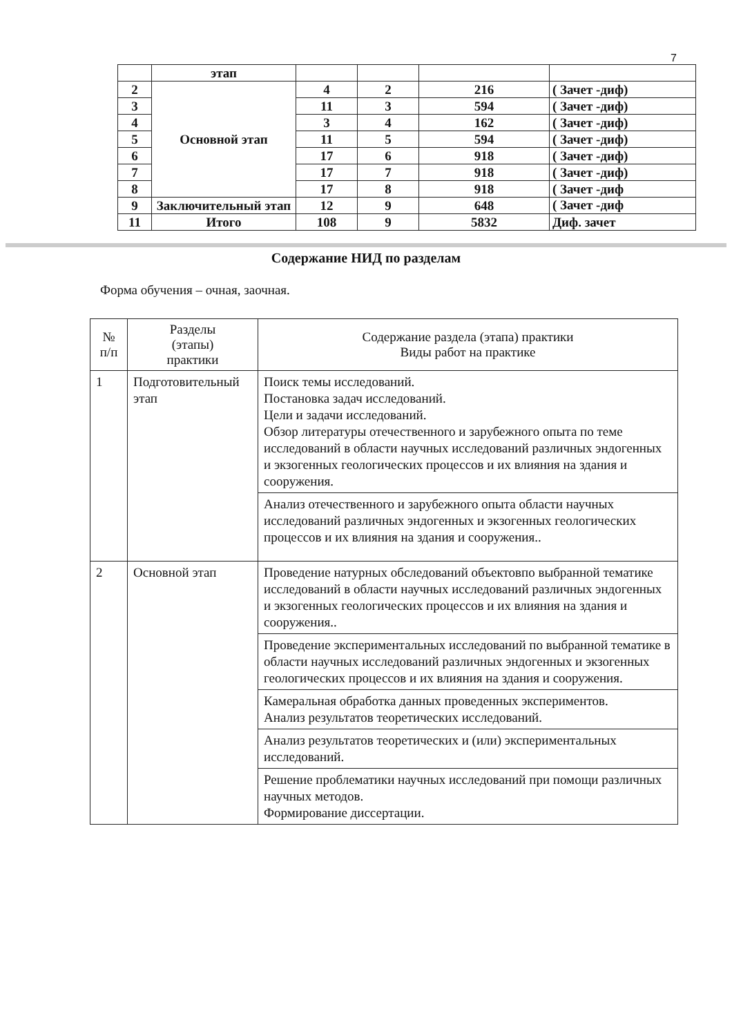7
| | этап | | | | |
| 2 | Основной этап | 4 | 2 | 216 | ( Зачет -диф) |
| 3 | | 11 | 3 | 594 | ( Зачет -диф) |
| 4 | | 3 | 4 | 162 | ( Зачет -диф) |
| 5 | | 11 | 5 | 594 | ( Зачет -диф) |
| 6 | | 17 | 6 | 918 | ( Зачет -диф) |
| 7 | | 17 | 7 | 918 | ( Зачет -диф) |
| 8 | | 17 | 8 | 918 | ( Зачет -диф |
| 9 | Заключительный этап | 12 | 9 | 648 | ( Зачет -диф |
| 11 | Итого | 108 | 9 | 5832 | Диф. зачет |
Содержание НИД по разделам
Форма обучения – очная, заочная.
| № п/п | Разделы (этапы) практики | Содержание раздела (этапа) практики Виды работ на практике |
| --- | --- | --- |
| 1 | Подготовительный этап | Поиск темы исследований. Постановка задач исследований. Цели и задачи исследований. Обзор литературы отечественного и зарубежного опыта по теме исследований в области научных исследований различных эндогенных и экзогенных геологических процессов и их влияния на здания и сооружения. |
| | | Анализ отечественного и зарубежного опыта области научных исследований различных эндогенных и экзогенных геологических процессов и их влияния на здания и сооружения.. |
| 2 | Основной этап | Проведение натурных обследований объектовпо выбранной тематике исследований в области научных исследований различных эндогенных и экзогенных геологических процессов и их влияния на здания и сооружения.. |
| | | Проведение экспериментальных исследований по выбранной тематике в области научных исследований различных эндогенных и экзогенных геологических процессов и их влияния на здания и сооружения. |
| | | Камеральная обработка данных проведенных экспериментов. Анализ результатов теоретических исследований. |
| | | Анализ результатов теоретических и (или) экспериментальных исследований. |
| | | Решение проблематики научных исследований при помощи различных научных методов. Формирование диссертации. |